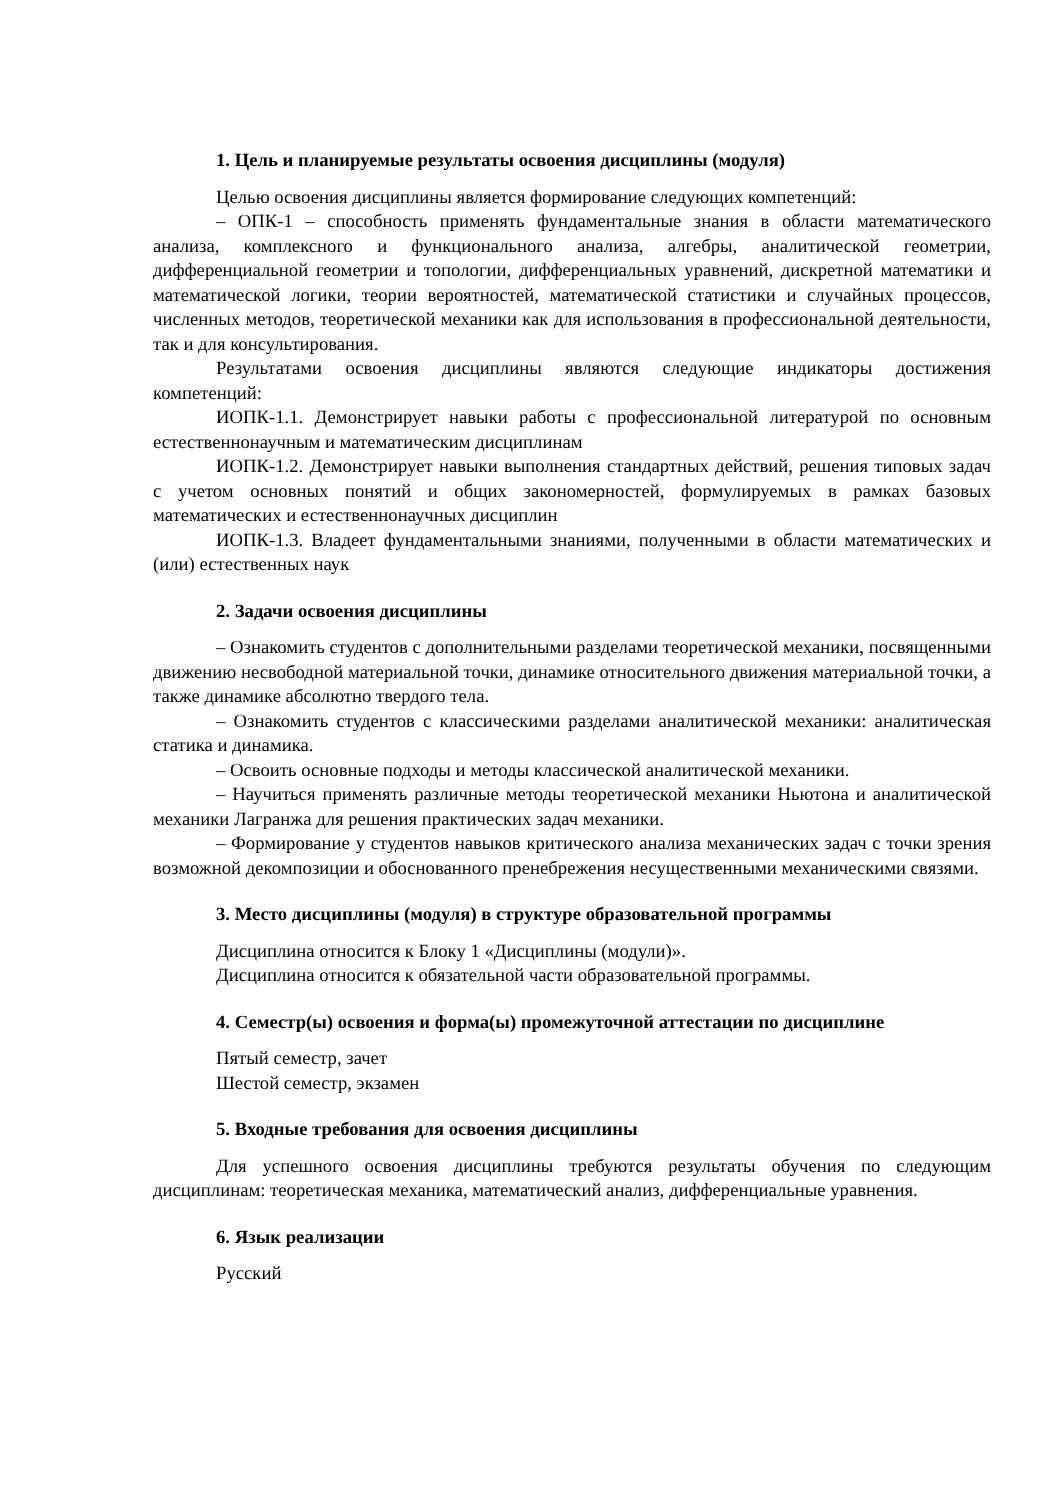1. Цель и планируемые результаты освоения дисциплины (модуля)
Целью освоения дисциплины является формирование следующих компетенций:
– ОПК-1 – способность применять фундаментальные знания в области математического анализа, комплексного и функционального анализа, алгебры, аналитической геометрии, дифференциальной геометрии и топологии, дифференциальных уравнений, дискретной математики и математической логики, теории вероятностей, математической статистики и случайных процессов, численных методов, теоретической механики как для использования в профессиональной деятельности, так и для консультирования.
Результатами освоения дисциплины являются следующие индикаторы достижения компетенций:
ИОПК-1.1. Демонстрирует навыки работы с профессиональной литературой по основным естественнонаучным и математическим дисциплинам
ИОПК-1.2. Демонстрирует навыки выполнения стандартных действий, решения типовых задач с учетом основных понятий и общих закономерностей, формулируемых в рамках базовых математических и естественнонаучных дисциплин
ИОПК-1.3. Владеет фундаментальными знаниями, полученными в области математических и (или) естественных наук
2. Задачи освоения дисциплины
– Ознакомить студентов с дополнительными разделами теоретической механики, посвященными движению несвободной материальной точки, динамике относительного движения материальной точки, а также динамике абсолютно твердого тела.
– Ознакомить студентов с классическими разделами аналитической механики: аналитическая статика и динамика.
– Освоить основные подходы и методы классической аналитической механики.
– Научиться применять различные методы теоретической механики Ньютона и аналитической механики Лагранжа для решения практических задач механики.
– Формирование у студентов навыков критического анализа механических задач с точки зрения возможной декомпозиции и обоснованного пренебрежения несущественными механическими связями.
3. Место дисциплины (модуля) в структуре образовательной программы
Дисциплина относится к Блоку 1 «Дисциплины (модули)».
Дисциплина относится к обязательной части образовательной программы.
4. Семестр(ы) освоения и форма(ы) промежуточной аттестации по дисциплине
Пятый семестр, зачет
Шестой семестр, экзамен
5. Входные требования для освоения дисциплины
Для успешного освоения дисциплины требуются результаты обучения по следующим дисциплинам: теоретическая механика, математический анализ, дифференциальные уравнения.
6. Язык реализации
Русский